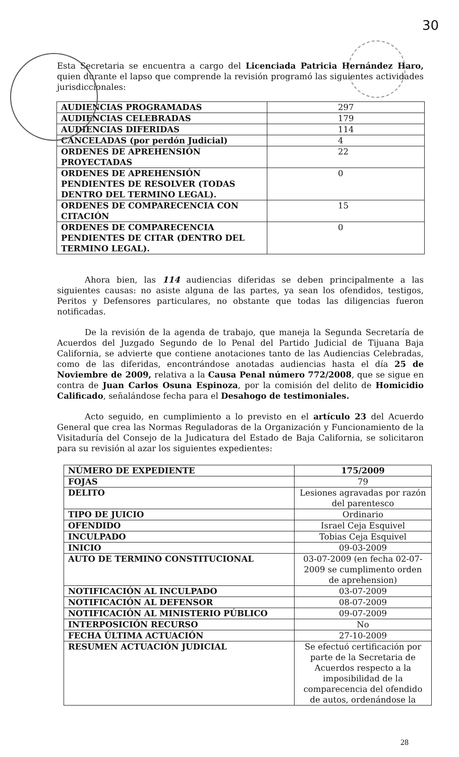30
Esta Secretaria se encuentra a cargo del Licenciada Patricia Hernández Haro, quien durante el lapso que comprende la revisión programó las siguientes actividades jurisdiccionales:
| AUDIENCIAS PROGRAMADAS | 297 |
| AUDIENCIAS CELEBRADAS | 179 |
| AUDIENCIAS DIFERIDAS | 114 |
| CANCELADAS (por perdón Judicial) | 4 |
| ORDENES DE APREHENSIÓN PROYECTADAS | 22 |
| ORDENES DE APREHENSIÓN PENDIENTES DE RESOLVER (TODAS DENTRO DEL TERMINO LEGAL). | 0 |
| ORDENES DE COMPARECENCIA CON CITACIÓN | 15 |
| ORDENES DE COMPARECENCIA PENDIENTES DE CITAR (DENTRO DEL TERMINO LEGAL). | 0 |
Ahora bien, las 114 audiencias diferidas se deben principalmente a las siguientes causas: no asiste alguna de las partes, ya sean los ofendidos, testigos, Peritos y Defensores particulares, no obstante que todas las diligencias fueron notificadas.
De la revisión de la agenda de trabajo, que maneja la Segunda Secretaría de Acuerdos del Juzgado Segundo de lo Penal del Partido Judicial de Tijuana Baja California, se advierte que contiene anotaciones tanto de las Audiencias Celebradas, como de las diferidas, encontrándose anotadas audiencias hasta el día 25 de Noviembre de 2009, relativa a la Causa Penal número 772/2008, que se sigue en contra de Juan Carlos Osuna Espinoza, por la comisión del delito de Homicidio Calificado, señalándose fecha para el Desahogo de testimoniales.
Acto seguido, en cumplimiento a lo previsto en el artículo 23 del Acuerdo General que crea las Normas Reguladoras de la Organización y Funcionamiento de la Visitaduría del Consejo de la Judicatura del Estado de Baja California, se solicitaron para su revisión al azar los siguientes expedientes:
| NÚMERO DE EXPEDIENTE | 175/2009 |
| FOJAS | 79 |
| DELITO | Lesiones agravadas por razón del parentesco |
| TIPO DE JUICIO | Ordinario |
| OFENDIDO | Israel Ceja Esquivel |
| INCULPADO | Tobias Ceja Esquivel |
| INICIO | 09-03-2009 |
| AUTO DE TERMINO CONSTITUCIONAL | 03-07-2009 (en fecha 02-07-2009 se cumplimento orden de aprehension) |
| NOTIFICACIÓN AL INCULPADO | 03-07-2009 |
| NOTIFICACIÓN AL DEFENSOR | 08-07-2009 |
| NOTIFICACIÓN AL MINISTERIO PÚBLICO | 09-07-2009 |
| INTERPOSICIÓN RECURSO | No |
| FECHA ÚLTIMA ACTUACIÓN | 27-10-2009 |
| RESUMEN ACTUACIÓN JUDICIAL | Se efectuó certificación por parte de la Secretaria de Acuerdos respecto a la imposibilidad de la comparecencia del ofendido de autos, ordenándose la |
28